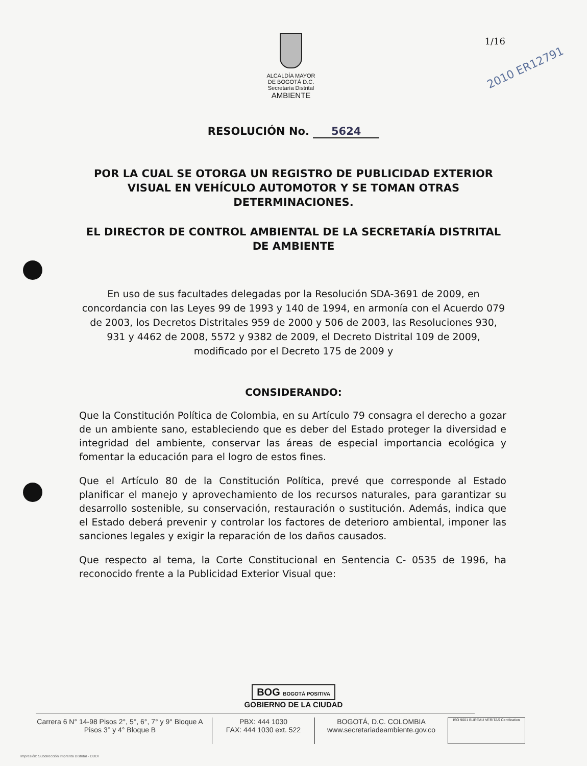ALCALDÍA MAYOR
DE BOGOTÁ D.C.
Secretaría Distrital
AMBIENTE
1/16
2010 ER12791
RESOLUCIÓN No. 5624
POR LA CUAL SE OTORGA UN REGISTRO DE PUBLICIDAD EXTERIOR VISUAL EN VEHÍCULO AUTOMOTOR Y SE TOMAN OTRAS DETERMINACIONES.
EL DIRECTOR DE CONTROL AMBIENTAL DE LA SECRETARÍA DISTRITAL DE AMBIENTE
En uso de sus facultades delegadas por la Resolución SDA-3691 de 2009, en concordancia con las Leyes 99 de 1993 y 140 de 1994, en armonía con el Acuerdo 079 de 2003, los Decretos Distritales 959 de 2000 y 506 de 2003, las Resoluciones 930, 931 y 4462 de 2008, 5572 y 9382 de 2009, el Decreto Distrital 109 de 2009, modificado por el Decreto 175 de 2009 y
CONSIDERANDO:
Que la Constitución Política de Colombia, en su Artículo 79 consagra el derecho a gozar de un ambiente sano, estableciendo que es deber del Estado proteger la diversidad e integridad del ambiente, conservar las áreas de especial importancia ecológica y fomentar la educación para el logro de estos fines.
Que el Artículo 80 de la Constitución Política, prevé que corresponde al Estado planificar el manejo y aprovechamiento de los recursos naturales, para garantizar su desarrollo sostenible, su conservación, restauración o sustitución. Además, indica que el Estado deberá prevenir y controlar los factores de deterioro ambiental, imponer las sanciones legales y exigir la reparación de los daños causados.
Que respecto al tema, la Corte Constitucional en Sentencia C- 0535 de 1996, ha reconocido frente a la Publicidad Exterior Visual que:
BOG BOGOTÁ POSITIVA
GOBIERNO DE LA CIUDAD
Carrera 6 N° 14-98 Pisos 2°, 5°, 6°, 7° y 9° Bloque A
Pisos 3° y 4° Bloque B
PBX: 444 1030
FAX: 444 1030 ext. 522
BOGOTÁ, D.C. COLOMBIA
www.secretariadeambiente.gov.co
ISO 9001 BUREAU VERITAS Certification
Impresión: Subdirección Imprenta Distrital - DDDI